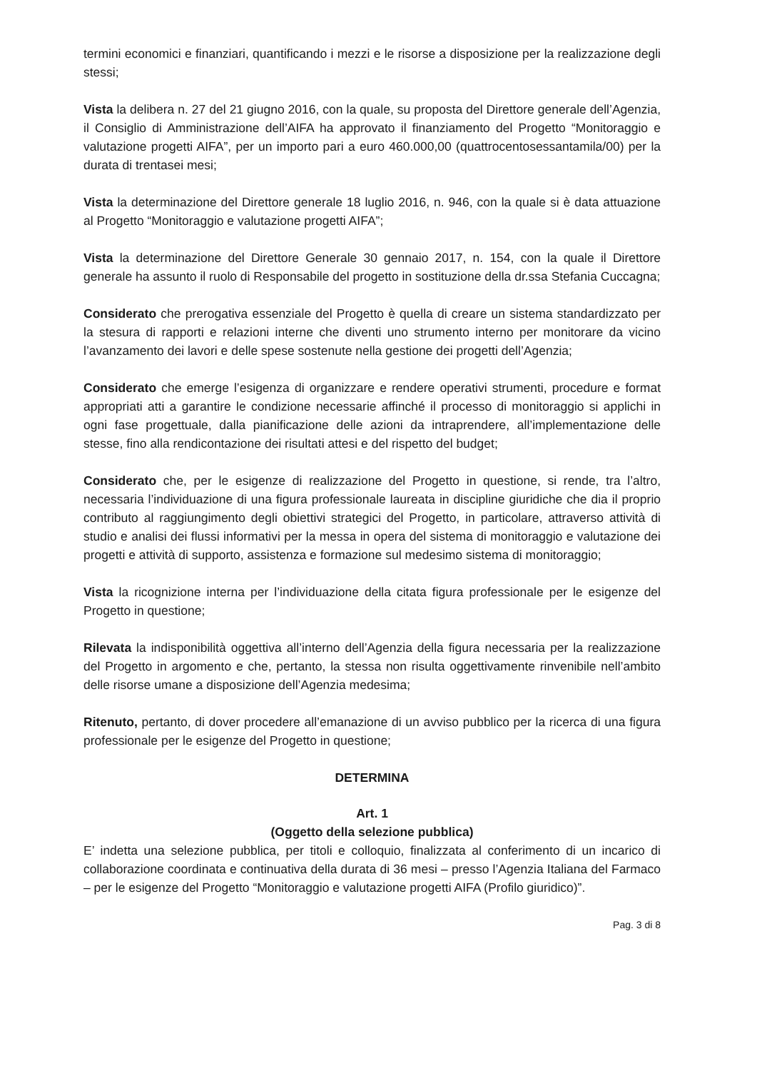termini economici e finanziari, quantificando i mezzi e le risorse a disposizione per la realizzazione degli stessi;
Vista la delibera n. 27 del 21 giugno 2016, con la quale, su proposta del Direttore generale dell’Agenzia, il Consiglio di Amministrazione dell’AIFA ha approvato il finanziamento del Progetto “Monitoraggio e valutazione progetti AIFA”, per un importo pari a euro 460.000,00 (quattrocentosessantamila/00) per la durata di trentasei mesi;
Vista la determinazione del Direttore generale 18 luglio 2016, n. 946, con la quale si è data attuazione al Progetto “Monitoraggio e valutazione progetti AIFA”;
Vista la determinazione del Direttore Generale 30 gennaio 2017, n. 154, con la quale il Direttore generale ha assunto il ruolo di Responsabile del progetto in sostituzione della dr.ssa Stefania Cuccagna;
Considerato che prerogativa essenziale del Progetto è quella di creare un sistema standardizzato per la stesura di rapporti e relazioni interne che diventi uno strumento interno per monitorare da vicino l’avanzamento dei lavori e delle spese sostenute nella gestione dei progetti dell’Agenzia;
Considerato che emerge l’esigenza di organizzare e rendere operativi strumenti, procedure e format appropriati atti a garantire le condizione necessarie affinché il processo di monitoraggio si applichi in ogni fase progettuale, dalla pianificazione delle azioni da intraprendere, all’implementazione delle stesse, fino alla rendicontazione dei risultati attesi e del rispetto del budget;
Considerato che, per le esigenze di realizzazione del Progetto in questione, si rende, tra l’altro, necessaria l’individuazione di una figura professionale laureata in discipline giuridiche che dia il proprio contributo al raggiungimento degli obiettivi strategici del Progetto, in particolare, attraverso attività di studio e analisi dei flussi informativi per la messa in opera del sistema di monitoraggio e valutazione dei progetti e attività di supporto, assistenza e formazione sul medesimo sistema di monitoraggio;
Vista la ricognizione interna per l’individuazione della citata figura professionale per le esigenze del Progetto in questione;
Rilevata la indisponibilità oggettiva all’interno dell’Agenzia della figura necessaria per la realizzazione del Progetto in argomento e che, pertanto, la stessa non risulta oggettivamente rinvenibile nell’ambito delle risorse umane a disposizione dell’Agenzia medesima;
Ritenuto, pertanto, di dover procedere all’emanazione di un avviso pubblico per la ricerca di una figura professionale per le esigenze del Progetto in questione;
DETERMINA
Art. 1
(Oggetto della selezione pubblica)
E’ indetta una selezione pubblica, per titoli e colloquio, finalizzata al conferimento di un incarico di collaborazione coordinata e continuativa della durata di 36 mesi – presso l’Agenzia Italiana del Farmaco – per le esigenze del Progetto “Monitoraggio e valutazione progetti AIFA (Profilo giuridico)”.
Pag. 3 di 8